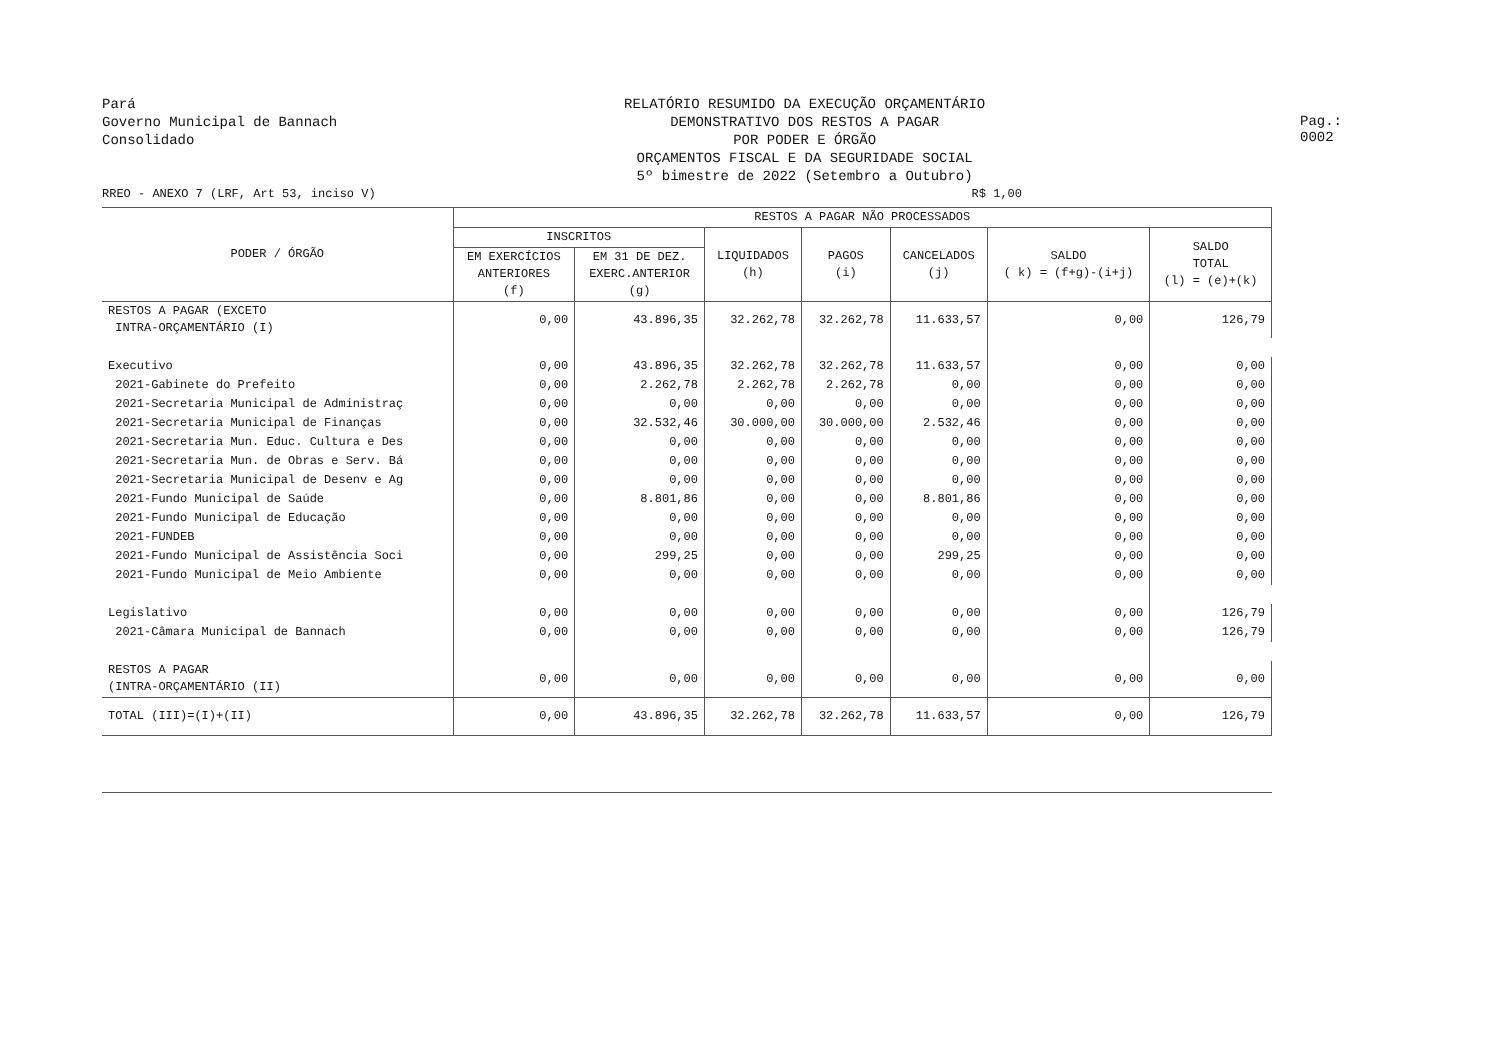Pará
Governo Municipal de Bannach
Consolidado
RELATÓRIO RESUMIDO DA EXECUÇÃO ORÇAMENTÁRIO
DEMONSTRATIVO DOS RESTOS A PAGAR
POR PODER E ÓRGÃO
ORÇAMENTOS FISCAL E DA SEGURIDADE SOCIAL
5º bimestre de 2022 (Setembro a Outubro)
Pag.: 0002
RREO - ANEXO 7 (LRF, Art 53, inciso V) R$ 1,00
| PODER / ÓRGÃO | RESTOS A PAGAR NÃO PROCESSADOS | | | | | | |
| --- | --- | --- | --- | --- | --- | --- | --- |
| | INSCRITOS | | LIQUIDADOS (h) | PAGOS (i) | CANCELADOS (j) | SALDO ( k) = (f+g)-(i+j) | SALDO TOTAL (l) = (e)+(k) |
| | EM EXERCÍCIOS ANTERIORES (f) | EM 31 DE DEZ. EXERC.ANTERIOR (g) | | | | | |
| RESTOS A PAGAR (EXCETO INTRA-ORÇAMENTÁRIO (I) | 0,00 | 43.896,35 | 32.262,78 | 32.262,78 | 11.633,57 | 0,00 | 126,79 |
| Executivo | 0,00 | 43.896,35 | 32.262,78 | 32.262,78 | 11.633,57 | 0,00 | 0,00 |
| 2021-Gabinete do Prefeito | 0,00 | 2.262,78 | 2.262,78 | 2.262,78 | 0,00 | 0,00 | 0,00 |
| 2021-Secretaria Municipal de Administraç | 0,00 | 0,00 | 0,00 | 0,00 | 0,00 | 0,00 | 0,00 |
| 2021-Secretaria Municipal de Finanças | 0,00 | 32.532,46 | 30.000,00 | 30.000,00 | 2.532,46 | 0,00 | 0,00 |
| 2021-Secretaria Mun. Educ. Cultura e Des | 0,00 | 0,00 | 0,00 | 0,00 | 0,00 | 0,00 | 0,00 |
| 2021-Secretaria Mun. de Obras e Serv. Bá | 0,00 | 0,00 | 0,00 | 0,00 | 0,00 | 0,00 | 0,00 |
| 2021-Secretaria Municipal de Desenv e Ag | 0,00 | 0,00 | 0,00 | 0,00 | 0,00 | 0,00 | 0,00 |
| 2021-Fundo Municipal de Saúde | 0,00 | 8.801,86 | 0,00 | 0,00 | 8.801,86 | 0,00 | 0,00 |
| 2021-Fundo Municipal de Educação | 0,00 | 0,00 | 0,00 | 0,00 | 0,00 | 0,00 | 0,00 |
| 2021-FUNDEB | 0,00 | 0,00 | 0,00 | 0,00 | 0,00 | 0,00 | 0,00 |
| 2021-Fundo Municipal de Assistência Soci | 0,00 | 299,25 | 0,00 | 0,00 | 299,25 | 0,00 | 0,00 |
| 2021-Fundo Municipal de Meio Ambiente | 0,00 | 0,00 | 0,00 | 0,00 | 0,00 | 0,00 | 0,00 |
| Legislativo | 0,00 | 0,00 | 0,00 | 0,00 | 0,00 | 0,00 | 126,79 |
| 2021-Câmara Municipal de Bannach | 0,00 | 0,00 | 0,00 | 0,00 | 0,00 | 0,00 | 126,79 |
| RESTOS A PAGAR (INTRA-ORÇAMENTÁRIO (II) | 0,00 | 0,00 | 0,00 | 0,00 | 0,00 | 0,00 | 0,00 |
| TOTAL (III)=(I)+(II) | 0,00 | 43.896,35 | 32.262,78 | 32.262,78 | 11.633,57 | 0,00 | 126,79 |